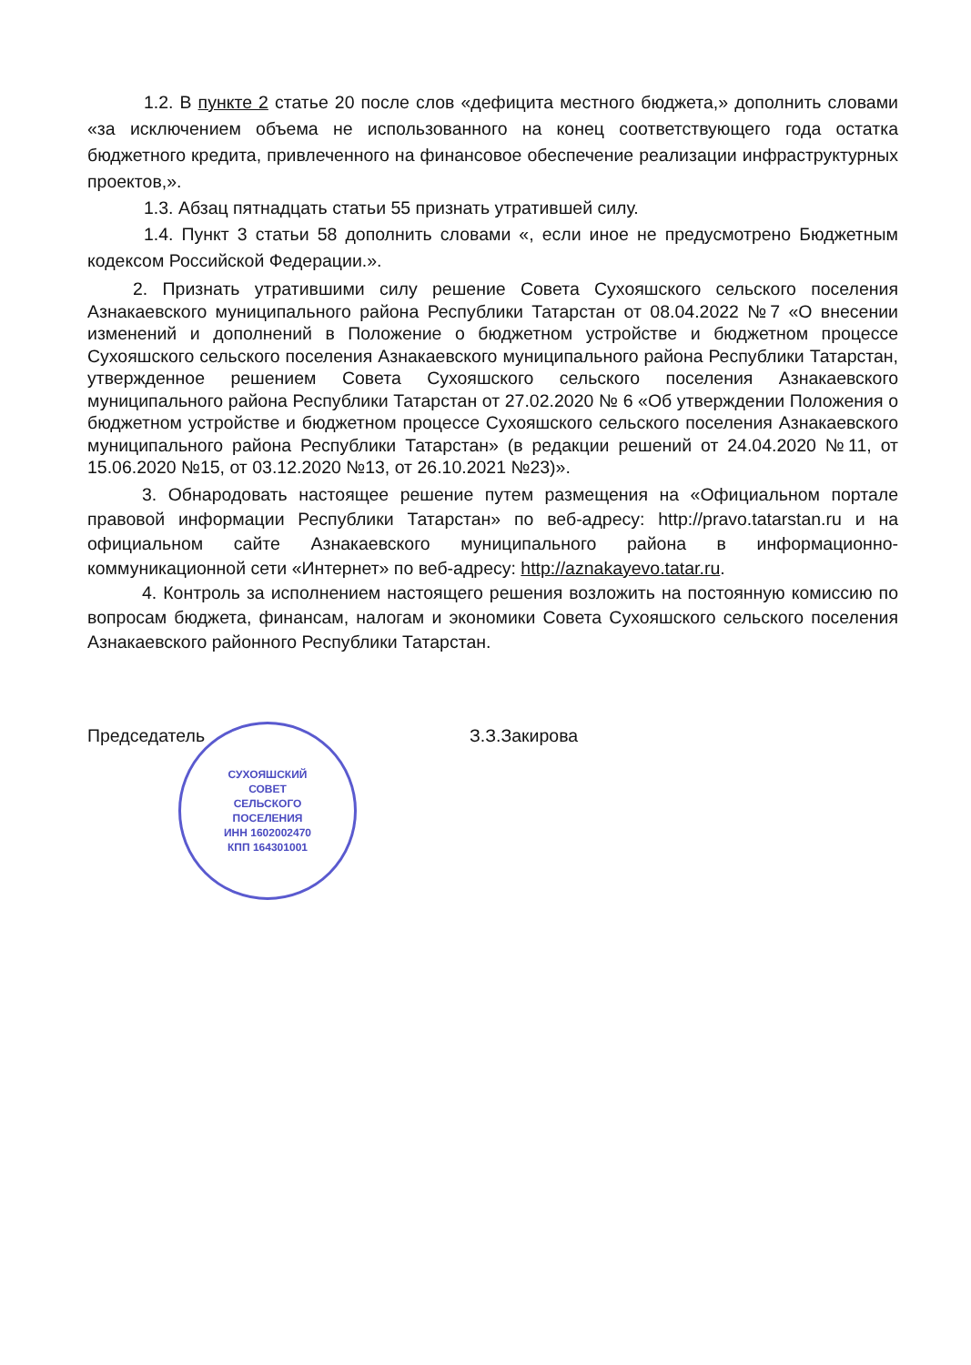1.2. В пункте 2 статье 20 после слов «дефицита местного бюджета,» дополнить словами «за исключением объема не использованного на конец соответствующего года остатка бюджетного кредита, привлеченного на финансовое обеспечение реализации инфраструктурных проектов,».
1.3. Абзац пятнадцать статьи 55 признать утратившей силу.
1.4. Пункт 3 статьи 58 дополнить словами «, если иное не предусмотрено Бюджетным кодексом Российской Федерации.».
2. Признать утратившими силу решение Совета Сухояшского сельского поселения Азнакаевского муниципального района Республики Татарстан от 08.04.2022 №7 «О внесении изменений и дополнений в Положение о бюджетном устройстве и бюджетном процессе Сухояшского сельского поселения Азнакаевского муниципального района Республики Татарстан, утвержденное решением Совета Сухояшского сельского поселения Азнакаевского муниципального района Республики Татарстан от 27.02.2020 № 6 «Об утверждении Положения о бюджетном устройстве и бюджетном процессе Сухояшского сельского поселения Азнакаевского муниципального района Республики Татарстан» (в редакции решений от 24.04.2020 №11, от 15.06.2020 №15, от 03.12.2020 №13, от 26.10.2021 №23)».
3. Обнародовать настоящее решение путем размещения на «Официальном портале правовой информации Республики Татарстан» по веб-адресу: http://pravo.tatarstan.ru и на официальном сайте Азнакаевского муниципального района в информационно-коммуникационной сети «Интернет» по веб-адресу: http://aznakayevo.tatar.ru.
4. Контроль за исполнением настоящего решения возложить на постоянную комиссию по вопросам бюджета, финансам, налогам и экономики Совета Сухояшского сельского поселения Азнакаевского районного Республики Татарстан.
Председатель З.З.Закирова
СУХОЯШСКИЙ
СОВЕТ
СЕЛЬСКОГО
ПОСЕЛЕНИЯ
ИНН 1602002470
КПП 164301001